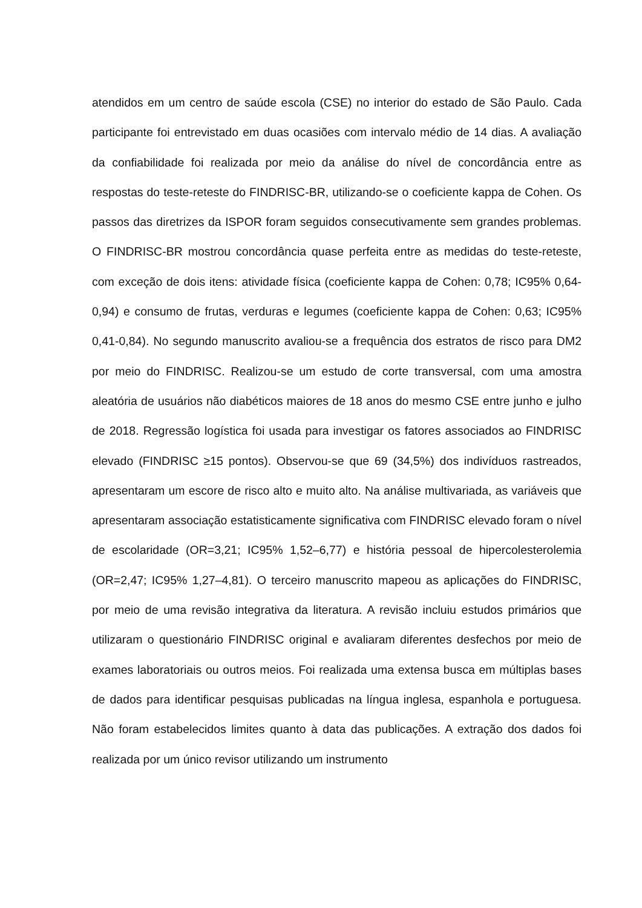atendidos em um centro de saúde escola (CSE) no interior do estado de São Paulo. Cada participante foi entrevistado em duas ocasiões com intervalo médio de 14 dias. A avaliação da confiabilidade foi realizada por meio da análise do nível de concordância entre as respostas do teste-reteste do FINDRISC-BR, utilizando-se o coeficiente kappa de Cohen. Os passos das diretrizes da ISPOR foram seguidos consecutivamente sem grandes problemas. O FINDRISC-BR mostrou concordância quase perfeita entre as medidas do teste-reteste, com exceção de dois itens: atividade física (coeficiente kappa de Cohen: 0,78; IC95% 0,64-0,94) e consumo de frutas, verduras e legumes (coeficiente kappa de Cohen: 0,63; IC95% 0,41-0,84). No segundo manuscrito avaliou-se a frequência dos estratos de risco para DM2 por meio do FINDRISC. Realizou-se um estudo de corte transversal, com uma amostra aleatória de usuários não diabéticos maiores de 18 anos do mesmo CSE entre junho e julho de 2018. Regressão logística foi usada para investigar os fatores associados ao FINDRISC elevado (FINDRISC ≥15 pontos). Observou-se que 69 (34,5%) dos indivíduos rastreados, apresentaram um escore de risco alto e muito alto. Na análise multivariada, as variáveis que apresentaram associação estatisticamente significativa com FINDRISC elevado foram o nível de escolaridade (OR=3,21; IC95% 1,52–6,77) e história pessoal de hipercolesterolemia (OR=2,47; IC95% 1,27–4,81). O terceiro manuscrito mapeou as aplicações do FINDRISC, por meio de uma revisão integrativa da literatura. A revisão incluiu estudos primários que utilizaram o questionário FINDRISC original e avaliaram diferentes desfechos por meio de exames laboratoriais ou outros meios. Foi realizada uma extensa busca em múltiplas bases de dados para identificar pesquisas publicadas na língua inglesa, espanhola e portuguesa. Não foram estabelecidos limites quanto à data das publicações. A extração dos dados foi realizada por um único revisor utilizando um instrumento